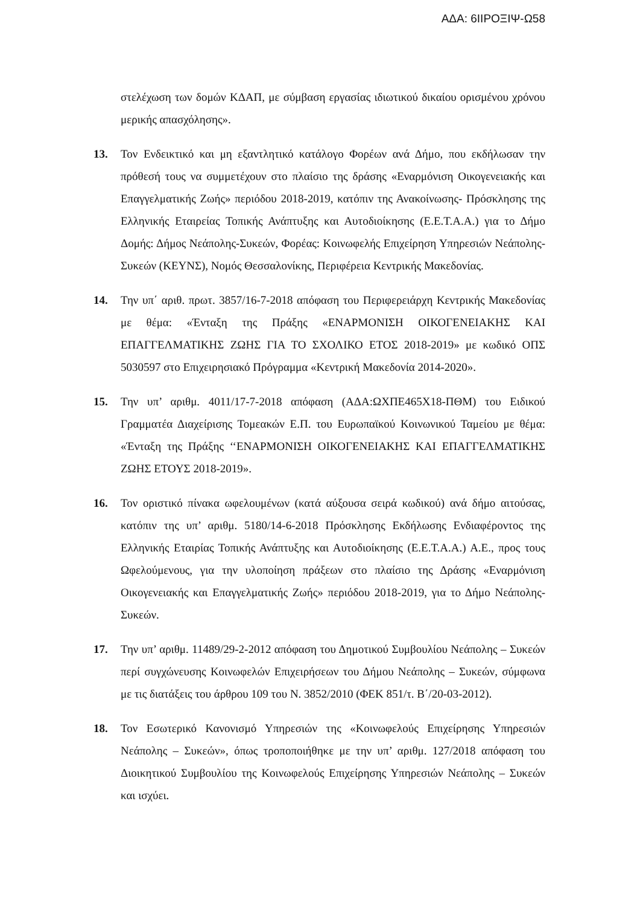ΑΔΑ: 6ΙΙΡΟΞΙΨ-Ω58
στελέχωση των δομών ΚΔΑΠ, με σύμβαση εργασίας ιδιωτικού δικαίου ορισμένου χρόνου μερικής απασχόλησης».
13. Τον Ενδεικτικό και μη εξαντλητικό κατάλογο Φορέων ανά Δήμο, που εκδήλωσαν την πρόθεσή τους να συμμετέχουν στο πλαίσιο της δράσης «Εναρμόνιση Οικογενειακής και Επαγγελματικής Ζωής» περιόδου 2018-2019, κατόπιν της Ανακοίνωσης- Πρόσκλησης της Ελληνικής Εταιρείας Τοπικής Ανάπτυξης και Αυτοδιοίκησης (Ε.Ε.Τ.Α.Α.) για το Δήμο Δομής: Δήμος Νεάπολης-Συκεών, Φορέας: Κοινωφελής Επιχείρηση Υπηρεσιών Νεάπολης-Συκεών (ΚΕΥΝΣ), Νομός Θεσσαλονίκης, Περιφέρεια Κεντρικής Μακεδονίας.
14. Την υπ΄ αριθ. πρωτ. 3857/16-7-2018 απόφαση του Περιφερειάρχη Κεντρικής Μακεδονίας με θέμα: «Ένταξη της Πράξης «ΕΝΑΡΜΟΝΙΣΗ ΟΙΚΟΓΕΝΕΙΑΚΗΣ ΚΑΙ ΕΠΑΓΓΕΛΜΑΤΙΚΗΣ ΖΩΗΣ ΓΙΑ ΤΟ ΣΧΟΛΙΚΟ ΕΤΟΣ 2018-2019» με κωδικό ΟΠΣ 5030597 στο Επιχειρησιακό Πρόγραμμα «Κεντρική Μακεδονία 2014-2020».
15. Την υπ’ αριθμ. 4011/17-7-2018 απόφαση (ΑΔΑ:ΩΧΠΕ465Χ18-ΠΘΜ) του Ειδικού Γραμματέα Διαχείρισης Τομεακών Ε.Π. του Ευρωπαϊκού Κοινωνικού Ταμείου με θέμα: «Ένταξη της Πράξης ‘‘ΕΝΑΡΜΟΝΙΣΗ ΟΙΚΟΓΕΝΕΙΑΚΗΣ ΚΑΙ ΕΠΑΓΓΕΛΜΑΤΙΚΗΣ ΖΩΗΣ ΕΤΟΥΣ 2018-2019».
16. Τον οριστικό πίνακα ωφελουμένων (κατά αύξουσα σειρά κωδικού) ανά δήμο αιτούσας, κατόπιν της υπ’ αριθμ. 5180/14-6-2018 Πρόσκλησης Εκδήλωσης Ενδιαφέροντος της Ελληνικής Εταιρίας Τοπικής Ανάπτυξης και Αυτοδιοίκησης (Ε.Ε.Τ.Α.Α.) Α.Ε., προς τους Ωφελούμενους, για την υλοποίηση πράξεων στο πλαίσιο της Δράσης «Εναρμόνιση Οικογενειακής και Επαγγελματικής Ζωής» περιόδου 2018-2019, για το Δήμο Νεάπολης-Συκεών.
17. Την υπ’ αριθμ. 11489/29-2-2012 απόφαση του Δημοτικού Συμβουλίου Νεάπολης – Συκεών περί συγχώνευσης Κοινωφελών Επιχειρήσεων του Δήμου Νεάπολης – Συκεών, σύμφωνα με τις διατάξεις του άρθρου 109 του Ν. 3852/2010 (ΦΕΚ 851/τ. Β΄/20-03-2012).
18. Τον Εσωτερικό Κανονισμό Υπηρεσιών της «Κοινωφελούς Επιχείρησης Υπηρεσιών Νεάπολης – Συκεών», όπως τροποποιήθηκε με την υπ’ αριθμ. 127/2018 απόφαση του Διοικητικού Συμβουλίου της Κοινωφελούς Επιχείρησης Υπηρεσιών Νεάπολης – Συκεών και ισχύει.